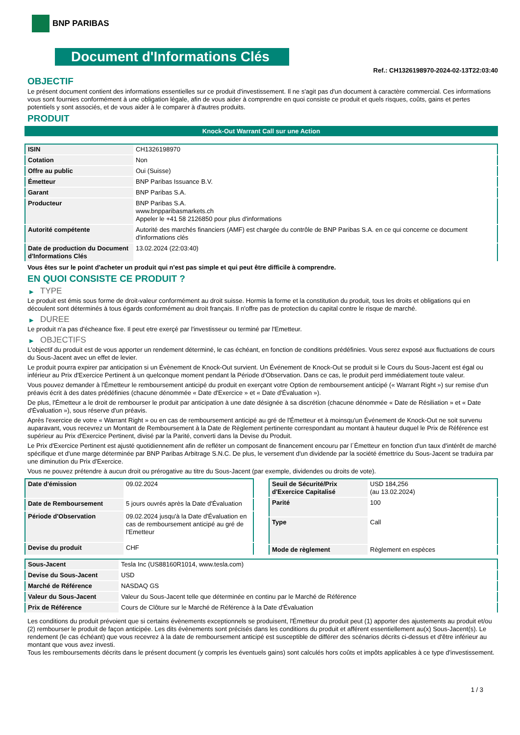BNP PARIBAS
Document d'Informations Clés
Ref.: CH1326198970-2024-02-13T22:03:40
OBJECTIF
Le présent document contient des informations essentielles sur ce produit d'investissement. Il ne s'agit pas d'un document à caractère commercial. Ces informations vous sont fournies conformément à une obligation légale, afin de vous aider à comprendre en quoi consiste ce produit et quels risques, coûts, gains et pertes potentiels y sont associés, et de vous aider à le comparer à d'autres produits.
PRODUIT
Knock-Out Warrant Call sur une Action
| ISIN | CH1326198970 |
| Cotation | Non |
| Offre au public | Oui (Suisse) |
| Émetteur | BNP Paribas Issuance B.V. |
| Garant | BNP Paribas S.A. |
| Producteur | BNP Paribas S.A. www.bnpparibasmarkets.ch Appeler le +41 58 2126850 pour plus d'informations |
| Autorité compétente | Autorité des marchés financiers (AMF) est chargée du contrôle de BNP Paribas S.A. en ce qui concerne ce document d'informations clés |
| Date de production du Document d'Informations Clés | 13.02.2024 (22:03:40) |
Vous êtes sur le point d'acheter un produit qui n'est pas simple et qui peut être difficile à comprendre.
EN QUOI CONSISTE CE PRODUIT ?
▶ TYPE
Le produit est émis sous forme de droit-valeur conformément au droit suisse. Hormis la forme et la constitution du produit, tous les droits et obligations qui en découlent sont déterminés à tous égards conformément au droit français. Il n'offre pas de protection du capital contre le risque de marché.
▶ DUREE
Le produit n'a pas d'écheance fixe. Il peut etre exerçé par l'investisseur ou terminé par l'Emetteur.
▶ OBJECTIFS
L'objectif du produit est de vous apporter un rendement déterminé, le cas échéant, en fonction de conditions prédéfinies. Vous serez exposé aux fluctuations de cours du Sous-Jacent avec un effet de levier.
Le produit pourra expirer par anticipation si un Évènement de Knock-Out survient. Un Événement de Knock-Out se produit si le Cours du Sous-Jacent est égal ou inférieur au Prix d'Exercice Pertinent à un quelconque moment pendant la Période d'Observation. Dans ce cas, le produit perd immédiatement toute valeur.
Vous pouvez demander à l'Émetteur le remboursement anticipé du produit en exerçant votre Option de remboursement anticipé (« Warrant Right ») sur remise d'un préavis écrit à des dates prédéfinies (chacune dénommée « Date d'Exercice » et « Date d'Évaluation »).
De plus, l'Émetteur a le droit de rembourser le produit par anticipation à une date désignée à sa discrétion (chacune dénommée « Date de Résiliation » et « Date d'Évaluation »), sous réserve d'un préavis.
Après l'exercice de votre « Warrant Right » ou en cas de remboursement anticipé au gré de l'Émetteur et à moinsqu'un Événement de Knock-Out ne soit survenu auparavant, vous recevrez un Montant de Remboursement à la Date de Règlement pertinente correspondant au montant à hauteur duquel le Prix de Référence est supérieur au Prix d'Exercice Pertinent, divisé par la Parité, converti dans la Devise du Produit.
Le Prix d'Exercice Pertinent est ajusté quotidiennement afin de refléter un composant de financement encouru par l´Émetteur en fonction d'un taux d'intérêt de marché spécifique et d'une marge déterminée par BNP Paribas Arbitrage S.N.C. De plus, le versement d'un dividende par la société émettrice du Sous-Jacent se traduira par une diminution du Prix d'Exercice.
Vous ne pouvez prétendre à aucun droit ou prérogative au titre du Sous-Jacent (par exemple, dividendes ou droits de vote).
| Date d'émission | 09.02.2024 |
| Date de Remboursement | 5 jours ouvrés après la Date d'Évaluation |
| Période d'Observation | 09.02.2024 jusqu'à la Date d'Évaluation en cas de remboursement anticipé au gré de l'Emetteur |
| Devise du produit | CHF |
| Seuil de Sécurité/Prix d'Exercice Capitalisé | USD 184,256 (au 13.02.2024) |
| Parité | 100 |
| Type | Call |
| Mode de règlement | Règlement en espèces |
| Sous-Jacent | Tesla Inc (US88160R1014, www.tesla.com) |
| Devise du Sous-Jacent | USD |
| Marché de Référence | NASDAQ GS |
| Valeur du Sous-Jacent | Valeur du Sous-Jacent telle que déterminée en continu par le Marché de Référence |
| Prix de Référence | Cours de Clôture sur le Marché de Référence à la Date d'Évaluation |
Les conditions du produit prévoient que si certains évènements exceptionnels se produisent, l'Émetteur du produit peut (1) apporter des ajustements au produit et/ou (2) rembourser le produit de façon anticipée. Les dits évènements sont précisés dans les conditions du produit et afférent essentiellement au(x) Sous-Jacent(s). Le rendement (le cas échéant) que vous recevrez à la date de remboursement anticipé est susceptible de différer des scénarios décrits ci-dessus et d'être inférieur au montant que vous avez investi.
Tous les remboursements décrits dans le présent document (y compris les éventuels gains) sont calculés hors coûts et impôts applicables à ce type d'investissement.
1 / 3